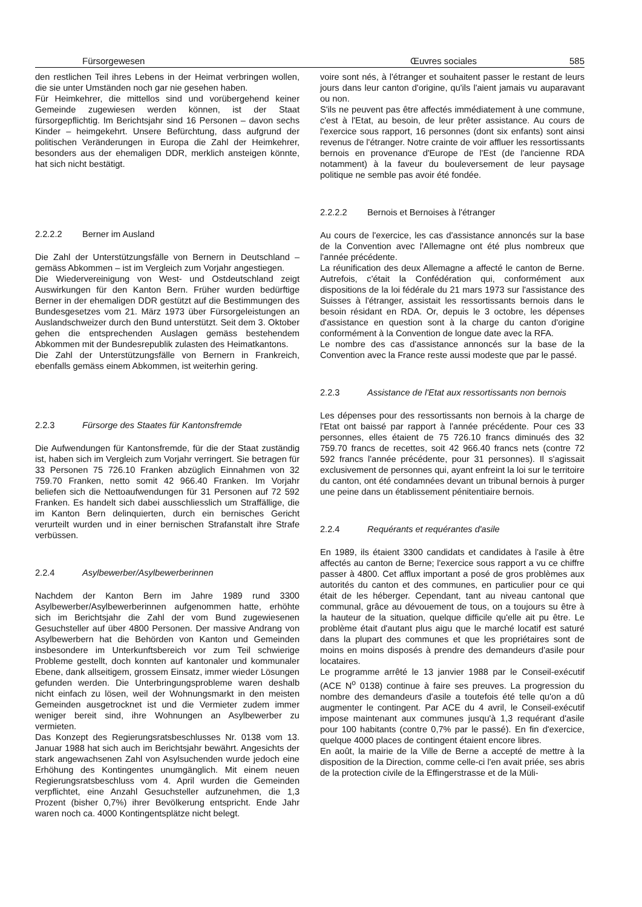Fürsorgewesen Œuvres sociales 585
den restlichen Teil ihres Lebens in der Heimat verbringen wollen, die sie unter Umständen noch gar nie gesehen haben.
Für Heimkehrer, die mittellos sind und vorübergehend keiner Gemeinde zugewiesen werden können, ist der Staat fürsorgepflichtig. Im Berichtsjahr sind 16 Personen – davon sechs Kinder – heimgekehrt. Unsere Befürchtung, dass aufgrund der politischen Veränderungen in Europa die Zahl der Heimkehrer, besonders aus der ehemaligen DDR, merklich ansteigen könnte, hat sich nicht bestätigt.
2.2.2.2 Berner im Ausland
Die Zahl der Unterstützungsfälle von Bernern in Deutschland – gemäss Abkommen – ist im Vergleich zum Vorjahr angestiegen.
Die Wiedervereinigung von West- und Ostdeutschland zeigt Auswirkungen für den Kanton Bern. Früher wurden bedürftige Berner in der ehemaligen DDR gestützt auf die Bestimmungen des Bundesgesetzes vom 21. März 1973 über Fürsorgeleistungen an Auslandschweizer durch den Bund unterstützt. Seit dem 3. Oktober gehen die entsprechenden Auslagen gemäss bestehendem Abkommen mit der Bundesrepublik zulasten des Heimatkantons.
Die Zahl der Unterstützungsfälle von Bernern in Frankreich, ebenfalls gemäss einem Abkommen, ist weiterhin gering.
2.2.3 Fürsorge des Staates für Kantonsfremde
Die Aufwendungen für Kantonsfremde, für die der Staat zuständig ist, haben sich im Vergleich zum Vorjahr verringert. Sie betragen für 33 Personen 75 726.10 Franken abzüglich Einnahmen von 32 759.70 Franken, netto somit 42 966.40 Franken. Im Vorjahr beliefen sich die Nettoaufwendungen für 31 Personen auf 72 592 Franken. Es handelt sich dabei ausschliesslich um Straffällige, die im Kanton Bern delinquierten, durch ein bernisches Gericht verurteilt wurden und in einer bernischen Strafanstalt ihre Strafe verbüssen.
2.2.4 Asylbewerber/Asylbewerberinnen
Nachdem der Kanton Bern im Jahre 1989 rund 3300 Asylbewerber/Asylbewerberinnen aufgenommen hatte, erhöhte sich im Berichtsjahr die Zahl der vom Bund zugewiesenen Gesuchsteller auf über 4800 Personen. Der massive Andrang von Asylbewerbern hat die Behörden von Kanton und Gemeinden insbesondere im Unterkunftsbereich vor zum Teil schwierige Probleme gestellt, doch konnten auf kantonaler und kommunaler Ebene, dank allseitigem, grossem Einsatz, immer wieder Lösungen gefunden werden. Die Unterbringungsprobleme waren deshalb nicht einfach zu lösen, weil der Wohnungsmarkt in den meisten Gemeinden ausgetrocknet ist und die Vermieter zudem immer weniger bereit sind, ihre Wohnungen an Asylbewerber zu vermieten.
Das Konzept des Regierungsratsbeschlusses Nr. 0138 vom 13. Januar 1988 hat sich auch im Berichtsjahr bewährt. Angesichts der stark angewachsenen Zahl von Asylsuchenden wurde jedoch eine Erhöhung des Kontingentes unumgänglich. Mit einem neuen Regierungsratsbeschluss vom 4. April wurden die Gemeinden verpflichtet, eine Anzahl Gesuchsteller aufzunehmen, die 1,3 Prozent (bisher 0,7%) ihrer Bevölkerung entspricht. Ende Jahr waren noch ca. 4000 Kontingentsplätze nicht belegt.
voire sont nés, à l'étranger et souhaitent passer le restant de leurs jours dans leur canton d'origine, qu'ils l'aient jamais vu auparavant ou non.
S'ils ne peuvent pas être affectés immédiatement à une commune, c'est à l'Etat, au besoin, de leur prêter assistance. Au cours de l'exercice sous rapport, 16 personnes (dont six enfants) sont ainsi revenus de l'étranger. Notre crainte de voir affluer les ressortissants bernois en provenance d'Europe de l'Est (de l'ancienne RDA notamment) à la faveur du bouleversement de leur paysage politique ne semble pas avoir été fondée.
2.2.2.2 Bernois et Bernoises à l'étranger
Au cours de l'exercice, les cas d'assistance annoncés sur la base de la Convention avec l'Allemagne ont été plus nombreux que l'année précédente.
La réunification des deux Allemagne a affecté le canton de Berne. Autrefois, c'était la Confédération qui, conformément aux dispositions de la loi fédérale du 21 mars 1973 sur l'assistance des Suisses à l'étranger, assistait les ressortissants bernois dans le besoin résidant en RDA. Or, depuis le 3 octobre, les dépenses d'assistance en question sont à la charge du canton d'origine conformément à la Convention de longue date avec la RFA.
Le nombre des cas d'assistance annoncés sur la base de la Convention avec la France reste aussi modeste que par le passé.
2.2.3 Assistance de l'Etat aux ressortissants non bernois
Les dépenses pour des ressortissants non bernois à la charge de l'Etat ont baissé par rapport à l'année précédente. Pour ces 33 personnes, elles étaient de 75 726.10 francs diminués des 32 759.70 francs de recettes, soit 42 966.40 francs nets (contre 72 592 francs l'année précédente, pour 31 personnes). Il s'agissait exclusivement de personnes qui, ayant enfreint la loi sur le territoire du canton, ont été condamnées devant un tribunal bernois à purger une peine dans un établissement pénitentiaire bernois.
2.2.4 Requérants et requérantes d'asile
En 1989, ils étaient 3300 candidats et candidates à l'asile à être affectés au canton de Berne; l'exercice sous rapport a vu ce chiffre passer à 4800. Cet afflux important a posé de gros problèmes aux autorités du canton et des communes, en particulier pour ce qui était de les héberger. Cependant, tant au niveau cantonal que communal, grâce au dévouement de tous, on a toujours su être à la hauteur de la situation, quelque difficile qu'elle ait pu être. Le problème était d'autant plus aigu que le marché locatif est saturé dans la plupart des communes et que les propriétaires sont de moins en moins disposés à prendre des demandeurs d'asile pour locataires.
Le programme arrêté le 13 janvier 1988 par le Conseil-exécutif (ACE N<sup>o</sup> 0138) continue à faire ses preuves. La progression du nombre des demandeurs d'asile a toutefois été telle qu'on a dû augmenter le contingent. Par ACE du 4 avril, le Conseil-exécutif impose maintenant aux communes jusqu'à 1,3 requérant d'asile pour 100 habitants (contre 0,7% par le passé). En fin d'exercice, quelque 4000 places de contingent étaient encore libres.
En août, la mairie de la Ville de Berne a accepté de mettre à la disposition de la Direction, comme celle-ci l'en avait priée, ses abris de la protection civile de la Effingerstrasse et de la Müli-